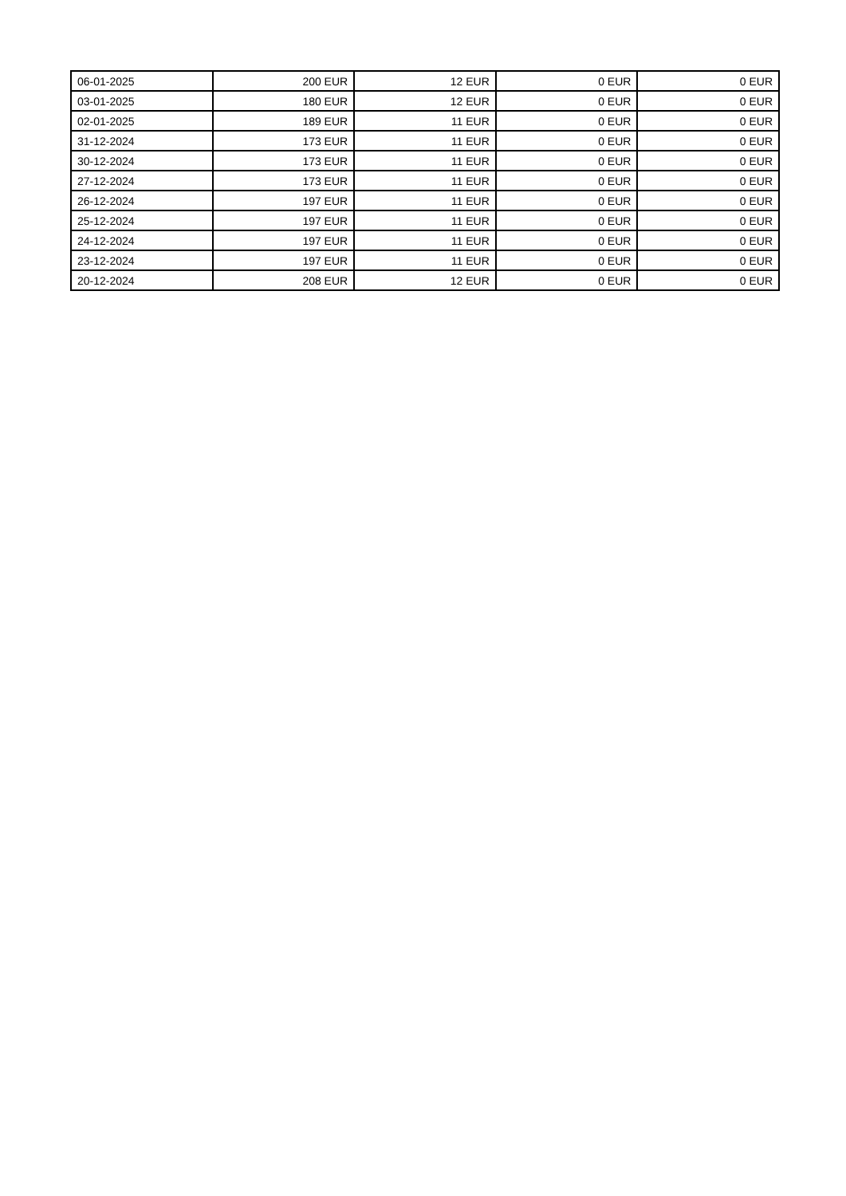| 06-01-2025 | 200 EUR | 12 EUR | 0 EUR | 0 EUR |
| 03-01-2025 | 180 EUR | 12 EUR | 0 EUR | 0 EUR |
| 02-01-2025 | 189 EUR | 11 EUR | 0 EUR | 0 EUR |
| 31-12-2024 | 173 EUR | 11 EUR | 0 EUR | 0 EUR |
| 30-12-2024 | 173 EUR | 11 EUR | 0 EUR | 0 EUR |
| 27-12-2024 | 173 EUR | 11 EUR | 0 EUR | 0 EUR |
| 26-12-2024 | 197 EUR | 11 EUR | 0 EUR | 0 EUR |
| 25-12-2024 | 197 EUR | 11 EUR | 0 EUR | 0 EUR |
| 24-12-2024 | 197 EUR | 11 EUR | 0 EUR | 0 EUR |
| 23-12-2024 | 197 EUR | 11 EUR | 0 EUR | 0 EUR |
| 20-12-2024 | 208 EUR | 12 EUR | 0 EUR | 0 EUR |